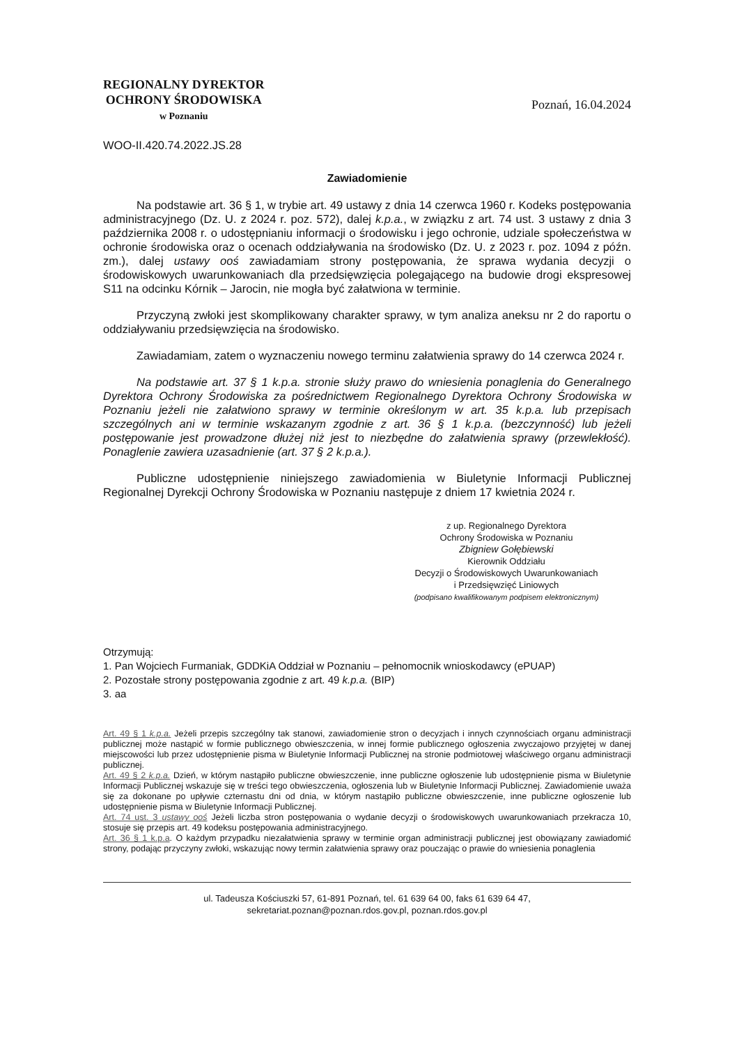REGIONALNY DYREKTOR
OCHRONY ŚRODOWISKA
w Poznaniu
Poznań, 16.04.2024
WOO-II.420.74.2022.JS.28
Zawiadomienie
Na podstawie art. 36 § 1, w trybie art. 49 ustawy z dnia 14 czerwca 1960 r. Kodeks postępowania administracyjnego (Dz. U. z 2024 r. poz. 572), dalej k.p.a., w związku z art. 74 ust. 3 ustawy z dnia 3 października 2008 r. o udostępnianiu informacji o środowisku i jego ochronie, udziale społeczeństwa w ochronie środowiska oraz o ocenach oddziaływania na środowisko (Dz. U. z 2023 r. poz. 1094 z późn. zm.), dalej ustawy ooś zawiadamiam strony postępowania, że sprawa wydania decyzji o środowiskowych uwarunkowaniach dla przedsięwzięcia polegającego na budowie drogi ekspresowej S11 na odcinku Kórnik – Jarocin, nie mogła być załatwiona w terminie.
Przyczyną zwłoki jest skomplikowany charakter sprawy, w tym analiza aneksu nr 2 do raportu o oddziaływaniu przedsięwzięcia na środowisko.
Zawiadamiam, zatem o wyznaczeniu nowego terminu załatwienia sprawy do 14 czerwca 2024 r.
Na podstawie art. 37 § 1 k.p.a. stronie służy prawo do wniesienia ponaglenia do Generalnego Dyrektora Ochrony Środowiska za pośrednictwem Regionalnego Dyrektora Ochrony Środowiska w Poznaniu jeżeli nie załatwiono sprawy w terminie określonym w art. 35 k.p.a. lub przepisach szczególnych ani w terminie wskazanym zgodnie z art. 36 § 1 k.p.a. (bezczynność) lub jeżeli postępowanie jest prowadzone dłużej niż jest to niezbędne do załatwienia sprawy (przewlekłość). Ponaglenie zawiera uzasadnienie (art. 37 § 2 k.p.a.).
Publiczne udostępnienie niniejszego zawiadomienia w Biuletynie Informacji Publicznej Regionalnej Dyrekcji Ochrony Środowiska w Poznaniu następuje z dniem 17 kwietnia 2024 r.
z up. Regionalnego Dyrektora
Ochrony Środowiska w Poznaniu
Zbigniew Gołębiewski
Kierownik Oddziału
Decyzji o Środowiskowych Uwarunkowaniach
i Przedsięwzięć Liniowych
(podpisano kwalifikowanym podpisem elektronicznym)
Otrzymują:
1. Pan Wojciech Furmaniak, GDDKiA Oddział w Poznaniu – pełnomocnik wnioskodawcy (ePUAP)
2. Pozostałe strony postępowania zgodnie z art. 49 k.p.a. (BIP)
3. aa
Art. 49 § 1 k.p.a. Jeżeli przepis szczególny tak stanowi, zawiadomienie stron o decyzjach i innych czynnościach organu administracji publicznej może nastąpić w formie publicznego obwieszczenia, w innej formie publicznego ogłoszenia zwyczajowo przyjętej w danej miejscowości lub przez udostępnienie pisma w Biuletynie Informacji Publicznej na stronie podmiotowej właściwego organu administracji publicznej.
Art. 49 § 2 k.p.a. Dzień, w którym nastąpiło publiczne obwieszczenie, inne publiczne ogłoszenie lub udostępnienie pisma w Biuletynie Informacji Publicznej wskazuje się w treści tego obwieszczenia, ogłoszenia lub w Biuletynie Informacji Publicznej. Zawiadomienie uważa się za dokonane po upływie czternastu dni od dnia, w którym nastąpiło publiczne obwieszczenie, inne publiczne ogłoszenie lub udostępnienie pisma w Biuletynie Informacji Publicznej.
Art. 74 ust. 3 ustawy ooś Jeżeli liczba stron postępowania o wydanie decyzji o środowiskowych uwarunkowaniach przekracza 10, stosuje się przepis art. 49 kodeksu postępowania administracyjnego.
Art. 36 § 1 k.p.a. O każdym przypadku niezałatwienia sprawy w terminie organ administracji publicznej jest obowiązany zawiadomić strony, podając przyczyny zwłoki, wskazując nowy termin załatwienia sprawy oraz pouczając o prawie do wniesienia ponaglenia
ul. Tadeusza Kościuszki 57, 61-891 Poznań, tel. 61 639 64 00, faks 61 639 64 47,
sekretariat.poznan@poznan.rdos.gov.pl, poznan.rdos.gov.pl